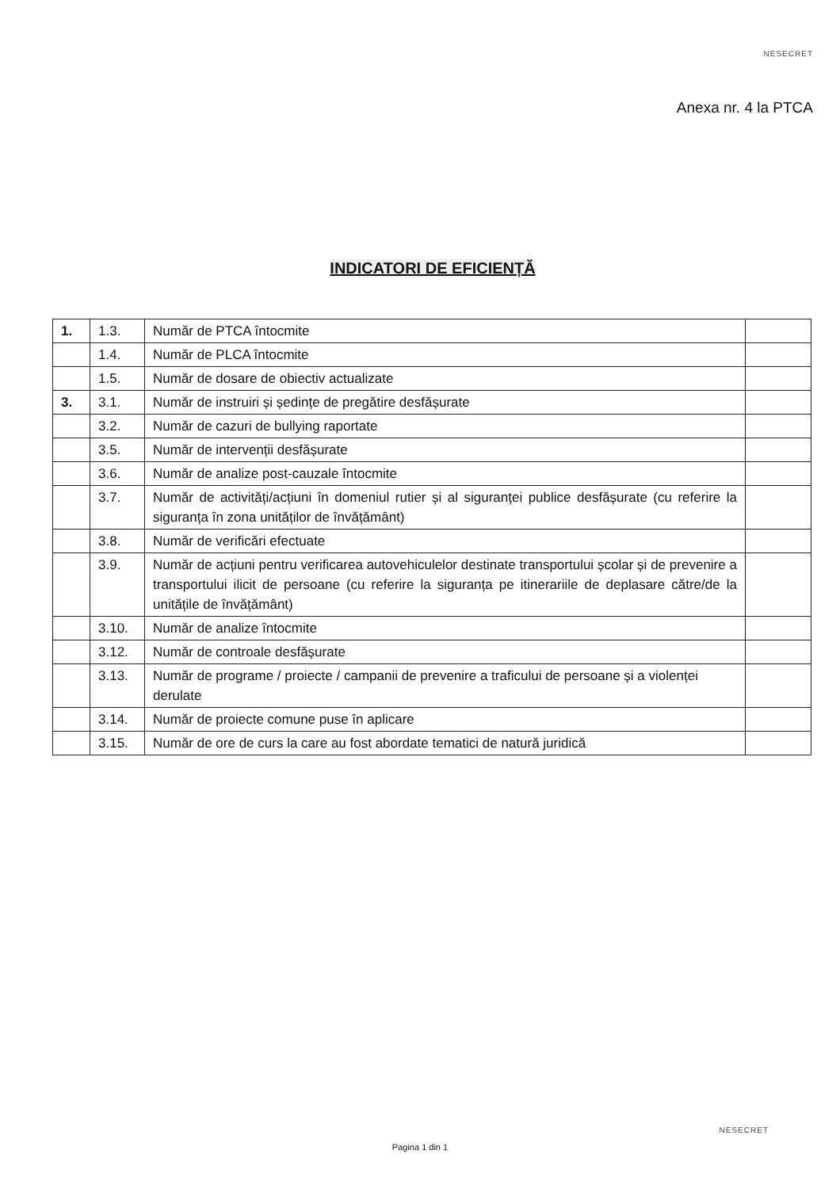NESECRET
Anexa nr. 4 la PTCA
INDICATORI DE EFICIENȚĂ
| 1. | 1.3. | Număr de PTCA întocmite | |
| | 1.4. | Număr de PLCA întocmite | |
| | 1.5. | Număr de dosare de obiectiv actualizate | |
| 3. | 3.1. | Număr de instruiri și ședințe de pregătire desfășurate | |
| | 3.2. | Număr de cazuri de bullying raportate | |
| | 3.5. | Număr de intervenții desfășurate | |
| | 3.6. | Număr de analize post-cauzale întocmite | |
| | 3.7. | Număr de activități/acțiuni în domeniul rutier și al siguranței publice desfășurate (cu referire la siguranța în zona unităților de învățământ) | |
| | 3.8. | Număr de verificări efectuate | |
| | 3.9. | Număr de acțiuni pentru verificarea autovehiculelor destinate transportului școlar și de prevenire a transportului ilicit de persoane (cu referire la siguranța pe itinerariile de deplasare către/de la unitățile de învățământ) | |
| | 3.10. | Număr de analize întocmite | |
| | 3.12. | Număr de controale desfășurate | |
| | 3.13. | Număr de programe / proiecte / campanii de prevenire a traficului de persoane și a violenței derulate | |
| | 3.14. | Număr de proiecte comune puse în aplicare | |
| | 3.15. | Număr de ore de curs la care au fost abordate tematici de natură juridică | |
NESECRET
Pagina 1 din 1